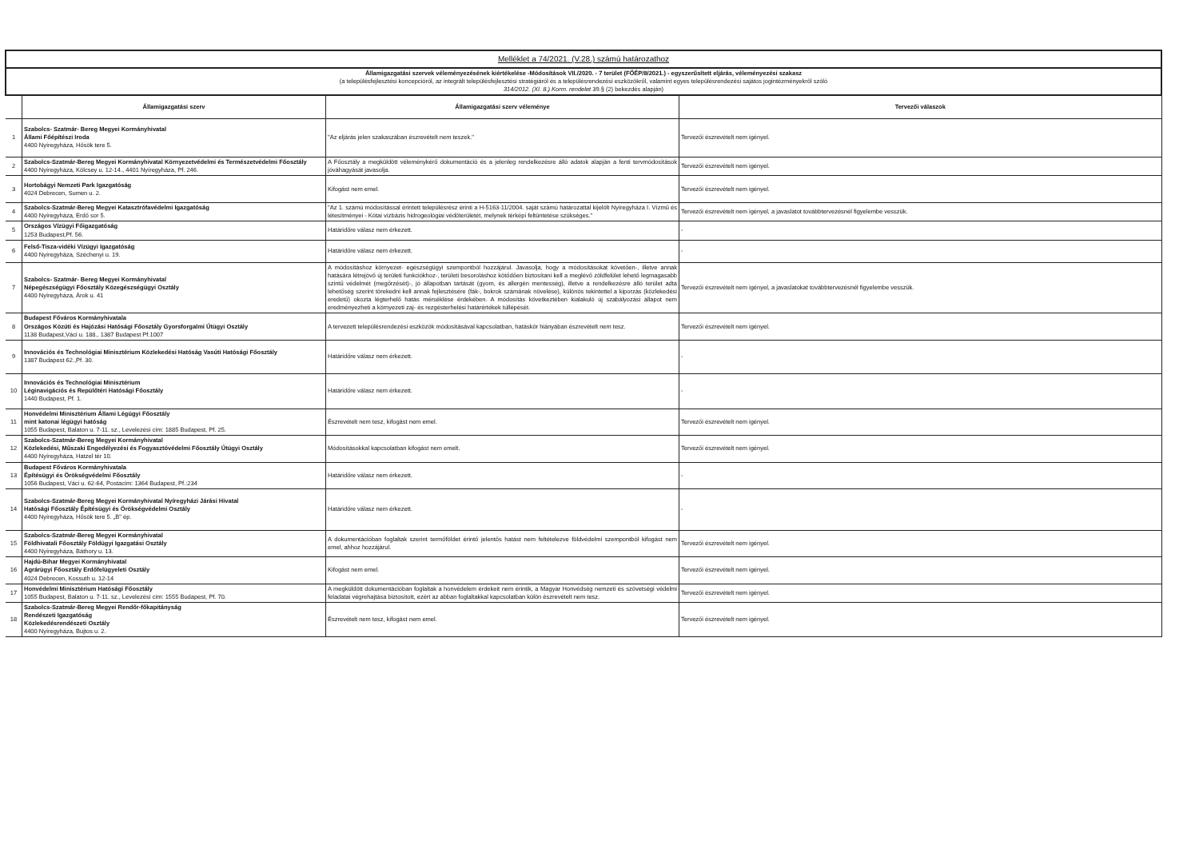| Melléklet a 74/2021. (V.28.) számú határozathoz | | | |
| Államigazgatási szervek véleményezésének kiértékelése -Módosítások VII./2020. - 7 terület (FŐÉP/8/2021.) - egyszerűsített eljárás, véleményezési szakasz (a településfejlesztési koncepcióról, az integrált településfejlesztési stratégiáról és a településrendezési eszközökről, valamint egyes településrendezési sajátos jogintézményekről szóló 314/2012. (XI. 8.) Korm. rendelet 39.§ (2) bekezdés alapján) | | | |
| | Államigazgatási szerv | Államigazgatási szerv véleménye | Tervezői válaszok |
| 1 | Szabolcs- Szatmár- Bereg Megyei Kormányhivatal Állami Főépítészi Iroda 4400 Nyíregyháza, Hősök tere 5. | "Az eljárás jelen szakaszában észrevételt nem teszek." | Tervezői észrevételt nem igényel. |
| 2 | Szabolcs-Szatmár-Bereg Megyei Kormányhivatal Környezetvédelmi és Természetvédelmi Főosztály 4400 Nyíregyháza, Kölcsey u. 12-14., 4401 Nyíregyháza, Pf. 246. | A Főosztály a megküldött véleménykérő dokumentáció és a jelenleg rendelkezésre álló adatok alapján a fenti tervmódosítások jóváhagyását javasolja. | Tervezői észrevételt nem igényel. |
| 3 | Hortobágyi Nemzeti Park Igazgatóság 4024 Debrecen, Sumen u. 2. | Kifogást nem emel. | Tervezői észrevételt nem igényel. |
| 4 | Szabolcs-Szatmár-Bereg Megyei Katasztrófavédelmi Igazgatóság 4400 Nyíregyháza, Erdő sor 5. | "Az 1. számú módosítással érintett településrész érinti a H-5163-11/2004. saját számú határozattal kijelölt Nyíregyháza I. Vízmű és létesítményei - Kótai vízbázis hidrogeológiai védőterületét, melynek térképi feltüntetése szükséges." | Tervezői észrevételt nem igényel, a javaslatot továbbtervezésnél figyelembe vesszük. |
| 5 | Országos Vízügyi Főigazgatóság 1253 Budapest,Pf. 56. | Határidőre válasz nem érkezett. | - |
| 6 | Felső-Tisza-vidéki Vízügyi Igazgatóság 4400 Nyíregyháza, Széchenyi u. 19. | Határidőre válasz nem érkezett. | - |
| 7 | Szabolcs- Szatmár- Bereg Megyei Kormányhivatal Népegészségügyi Főosztály Közegészségügyi Osztály 4400 Nyíregyháza, Árok u. 41 | A módosításhoz környezet- egészségügyi szempontból hozzájárul. Javasolja, hogy a módosításokat követően-, illetve annak hatására létrejövő új területi funkciókhoz-, területi besoroláshoz kötődően biztosítani kell a meglévő zöldfelület lehető legmagasabb szintű védelmét (megőrzését)-, jó állapotban tartását (gyom, és allergén mentesség), illetve a rendelkezésre álló terület adta lehetőség szerint törekedni kell annak fejlesztésére (fák-, bokrok számának növelése), különös tekintettel a kiporzás (közlekedési eredetű) okozta légterhelő hatás mérséklése érdekében. A módosítás következtében kialakuló új szabályozási állapot nem eredményezheti a környezeti zaj- és rezgésterhelési határértékek túllépését. | Tervezői észrevételt nem igényel, a javaslatokat továbbtervezésnél figyelembe vesszük. |
| 8 | Budapest Főváros Kormányhivatala Országos Közúti és Hajózási Hatósági Főosztály Gyorsforgalmi Útügyi Osztály 1138 Budapest,Váci u. 188., 1387 Budapest Pf.1007 | A tervezett településrendezési eszközök módosításával kapcsolatban, hatáskör hiányában észrevételt nem tesz. | Tervezői észrevételt nem igényel. |
| 9 | Innovációs és Technológiai Minisztérium Közlekedési Hatóság Vasúti Hatósági Főosztály 1387 Budapest 62.,Pf. 30. | Határidőre válasz nem érkezett. | - |
| 10 | Innovációs és Technológiai Minisztérium Léginavigációs és Repülőtéri Hatósági Főosztály 1440 Budapest, Pf. 1. | Határidőre válasz nem érkezett. | - |
| 11 | Honvédelmi Minisztérium Állami Légügyi Főosztály mint katonai légügyi hatóság 1055 Budapest, Balaton u. 7-11. sz., Levelezési cím: 1885 Budapest, Pf. 25. | Észrevételt nem tesz, kifogást nem emel. | Tervezői észrevételt nem igényel. |
| 12 | Szabolcs-Szatmár-Bereg Megyei Kormányhivatal Közlekedési, Műszaki Engedélyezési és Fogyasztóvédelmi Főosztály Útügyi Osztály 4400 Nyíregyháza, Hatzel tér 10. | Módosításokkal kapcsolatban kifogást nem emelt. | Tervezői észrevételt nem igényel. |
| 13 | Budapest Főváros Kormányhivatala Építésügyi és Örökségvédelmi Főosztály 1056 Budapest, Váci u. 62-64, Postacím: 1364 Budapest, Pf.:234 | Határidőre válasz nem érkezett. | - |
| 14 | Szabolcs-Szatmár-Bereg Megyei Kormányhivatal Nyíregyházi Járási Hivatal Hatósági Főosztály Építésügyi és Örökségvédelmi Osztály 4400 Nyíregyháza, Hősök tere 5. „B" ép. | Határidőre válasz nem érkezett. | - |
| 15 | Szabolcs-Szatmár-Bereg Megyei Kormányhivatal Földhivatali Főosztály Földügyi Igazgatási Osztály 4400 Nyíregyháza, Báthory u. 13. | A dokumentációban foglaltak szerint termőföldet érintő jelentős hatást nem feltételezve földvédelmi szempontból kifogást nem emel, ahhoz hozzájárul. | Tervezői észrevételt nem igényel. |
| 16 | Hajdú-Bihar Megyei Kormányhivatal Agrárügyi Főosztály Erdőfelügyeleti Osztály 4024 Debrecen, Kossuth u. 12-14 | Kifogást nem emel. | Tervezői észrevételt nem igényel. |
| 17 | Honvédelmi Minisztérium Hatósági Főosztály 1055 Budapest, Balaton u. 7-11. sz., Levelezési cím: 1555 Budapest, Pf. 70. | A megküldött dokumentációban foglaltak a honvédelem érdekeit nem érintik, a Magyar Honvédség nemzeti és szövetségi védelmi feladatai végrehajtása biztosított, ezért az abban foglaltakkal kapcsolatban külön észrevételt nem tesz. | Tervezői észrevételt nem igényel. |
| 18 | Szabolcs-Szatmár-Bereg Megyei Rendőr-főkapitányság Rendészeti Igazgatóság Közlekedésrendészeti Osztály 4400 Nyíregyháza, Bujtos u. 2. | Észrevételt nem tesz, kifogást nem emel. | Tervezői észrevételt nem igényel. |